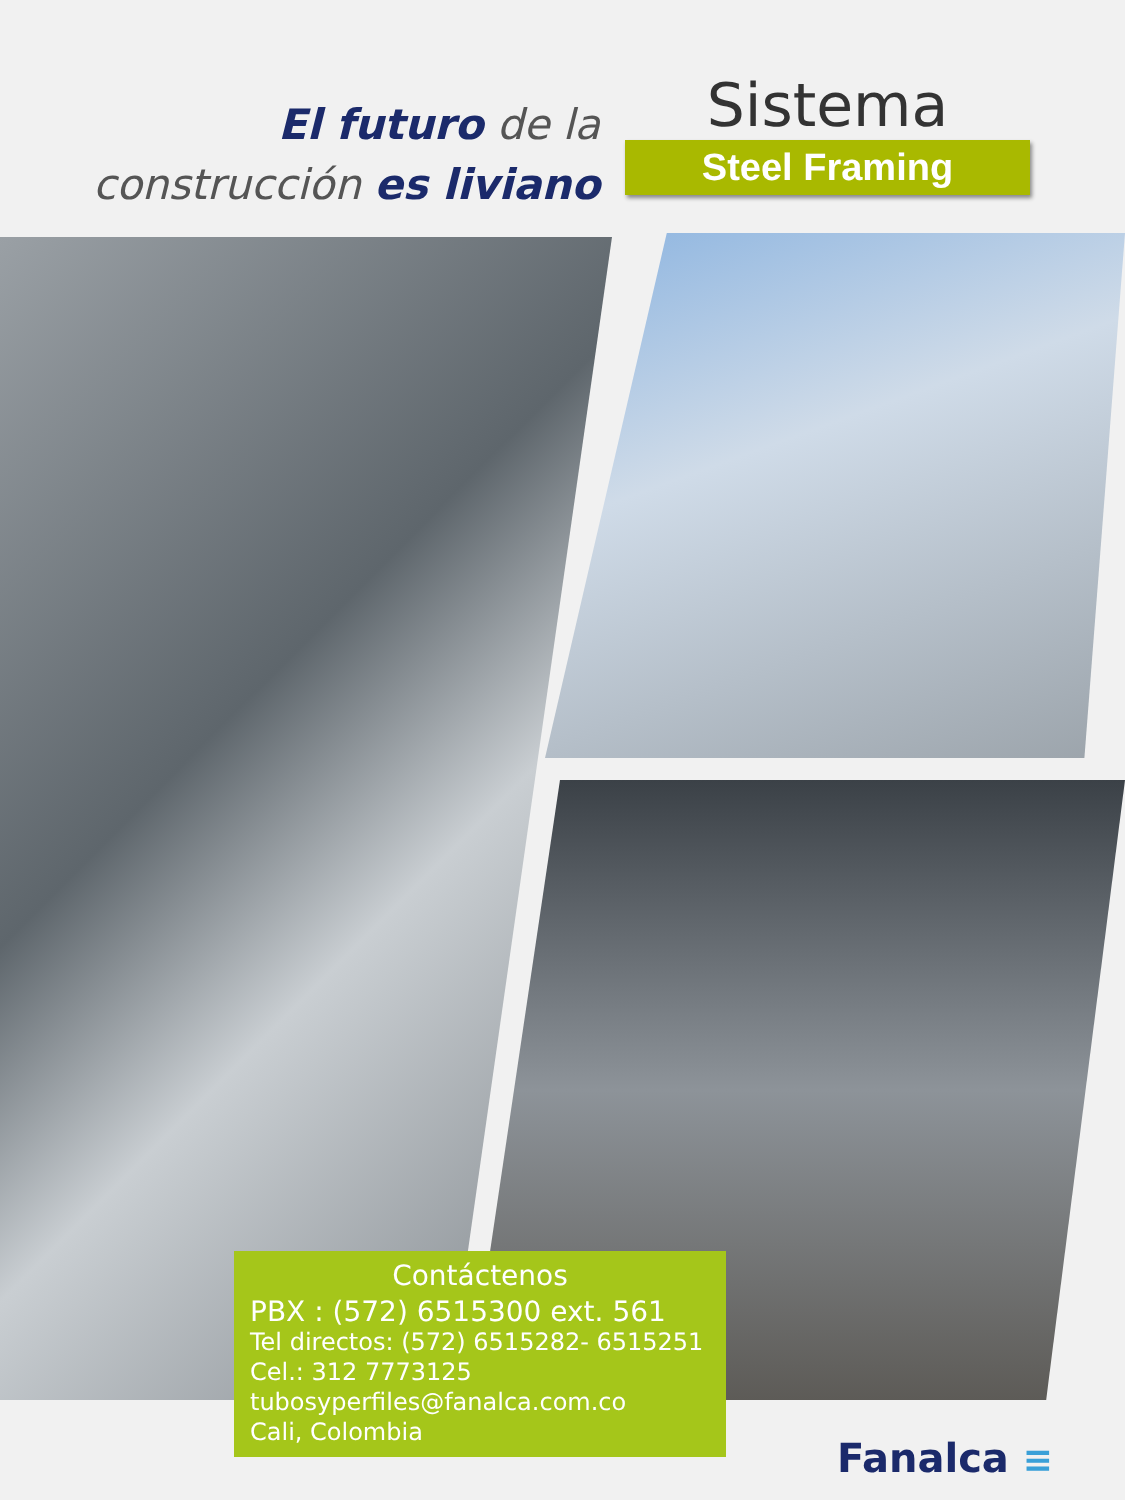El futuro de la
construcción es liviano
Sistema
Steel Framing
Contáctenos
PBX : (572) 6515300 ext. 561
Tel directos: (572) 6515282- 6515251
Cel.: 312 7773125
tubosyperfiles@fanalca.com.co
Cali, Colombia
Fanalca ≡